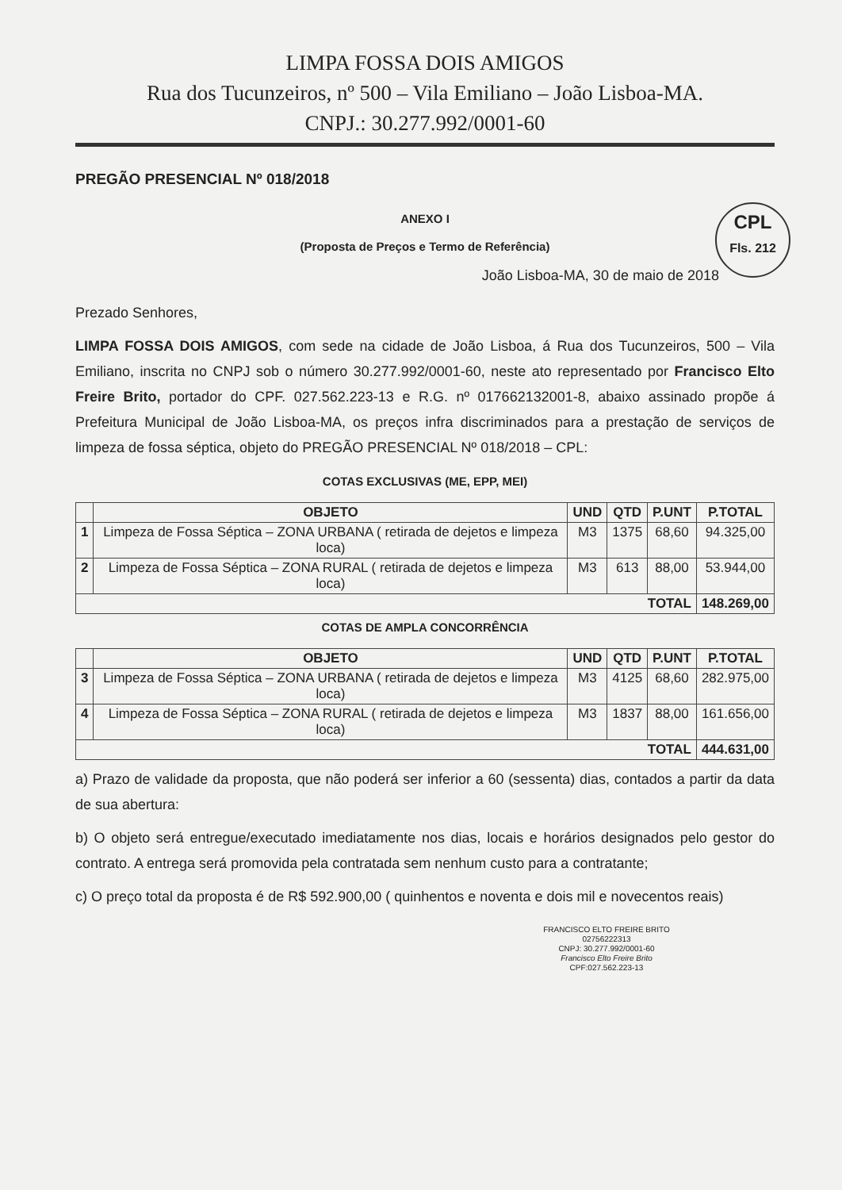LIMPA FOSSA DOIS AMIGOS
Rua dos Tucunzeiros, nº 500 – Vila Emiliano – João Lisboa-MA.
CNPJ.: 30.277.992/0001-60
PREGÃO PRESENCIAL Nº 018/2018
ANEXO I
(Proposta de Preços e Termo de Referência)
CPL
Fls. 212
João Lisboa-MA, 30 de maio de 2018
Prezado Senhores,
LIMPA FOSSA DOIS AMIGOS, com sede na cidade de João Lisboa, á Rua dos Tucunzeiros, 500 – Vila Emiliano, inscrita no CNPJ sob o número 30.277.992/0001-60, neste ato representado por Francisco Elto Freire Brito, portador do CPF. 027.562.223-13 e R.G. nº 017662132001-8, abaixo assinado propõe á Prefeitura Municipal de João Lisboa-MA, os preços infra discriminados para a prestação de serviços de limpeza de fossa séptica, objeto do PREGÃO PRESENCIAL Nº 018/2018 – CPL:
COTAS EXCLUSIVAS (ME, EPP, MEI)
| | OBJETO | UND | QTD | P.UNT | P.TOTAL |
| --- | --- | --- | --- | --- | --- |
| 1 | Limpeza de Fossa Séptica – ZONA URBANA ( retirada de dejetos e limpeza loca) | M3 | 1375 | 68,60 | 94.325,00 |
| 2 | Limpeza de Fossa Séptica – ZONA RURAL ( retirada de dejetos e limpeza loca) | M3 | 613 | 88,00 | 53.944,00 |
| TOTAL | | | | | 148.269,00 |
COTAS DE AMPLA CONCORRÊNCIA
| | OBJETO | UND | QTD | P.UNT | P.TOTAL |
| --- | --- | --- | --- | --- | --- |
| 3 | Limpeza de Fossa Séptica – ZONA URBANA ( retirada de dejetos e limpeza loca) | M3 | 4125 | 68,60 | 282.975,00 |
| 4 | Limpeza de Fossa Séptica – ZONA RURAL ( retirada de dejetos e limpeza loca) | M3 | 1837 | 88,00 | 161.656,00 |
| TOTAL | | | | | 444.631,00 |
a) Prazo de validade da proposta, que não poderá ser inferior a 60 (sessenta) dias, contados a partir da data de sua abertura:
b) O objeto será entregue/executado imediatamente nos dias, locais e horários designados pelo gestor do contrato. A entrega será promovida pela contratada sem nenhum custo para a contratante;
c) O preço total da proposta é de R$ 592.900,00 ( quinhentos e noventa e dois mil e novecentos reais)
FRANCISCO ELTO FREIRE BRITO 02756222313
CNPJ: 30.277.992/0001-60
Francisco Elto Freire Brito
CPF:027.562.223-13